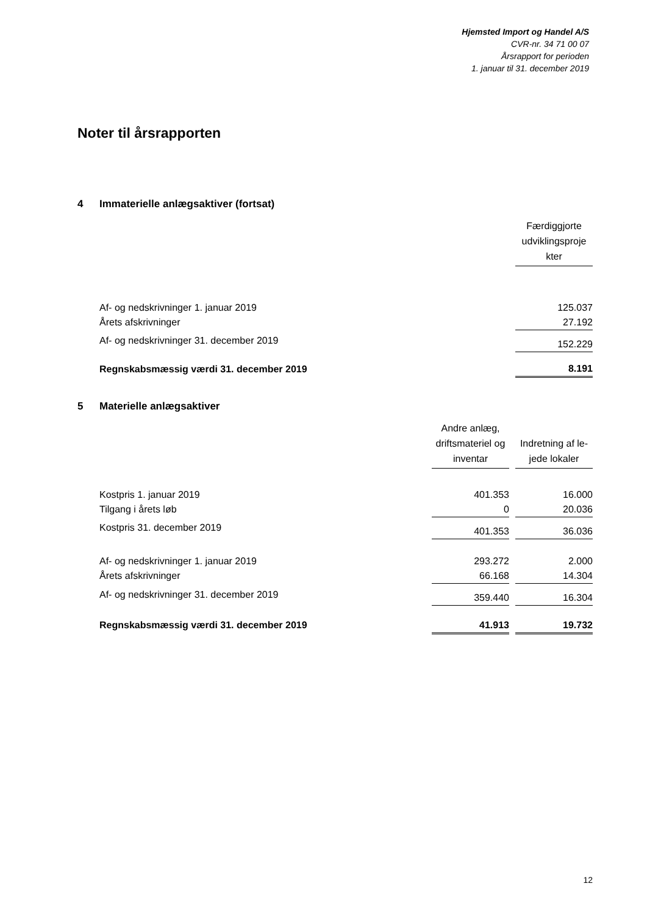Hjemsted Import og Handel A/S
CVR-nr. 34 71 00 07
Årsrapport for perioden
1. januar til 31. december 2019
Noter til årsrapporten
4 Immaterielle anlægsaktiver (fortsat)
| | Færdiggjorte udviklingsproje kter |
| Af- og nedskrivninger 1. januar 2019 | 125.037 |
| Årets afskrivninger | 27.192 |
| Af- og nedskrivninger 31. december 2019 | 152.229 |
| Regnskabsmæssig værdi 31. december 2019 | 8.191 |
5 Materielle anlægsaktiver
| | Andre anlæg, driftsmateriel og inventar | | Indretning af le-jede lokaler |
| Kostpris 1. januar 2019 | 401.353 | | 16.000 |
| Tilgang i årets løb | 0 | | 20.036 |
| Kostpris 31. december 2019 | 401.353 | | 36.036 |
| Af- og nedskrivninger 1. januar 2019 | 293.272 | | 2.000 |
| Årets afskrivninger | 66.168 | | 14.304 |
| Af- og nedskrivninger 31. december 2019 | 359.440 | | 16.304 |
| Regnskabsmæssig værdi 31. december 2019 | 41.913 | | 19.732 |
12